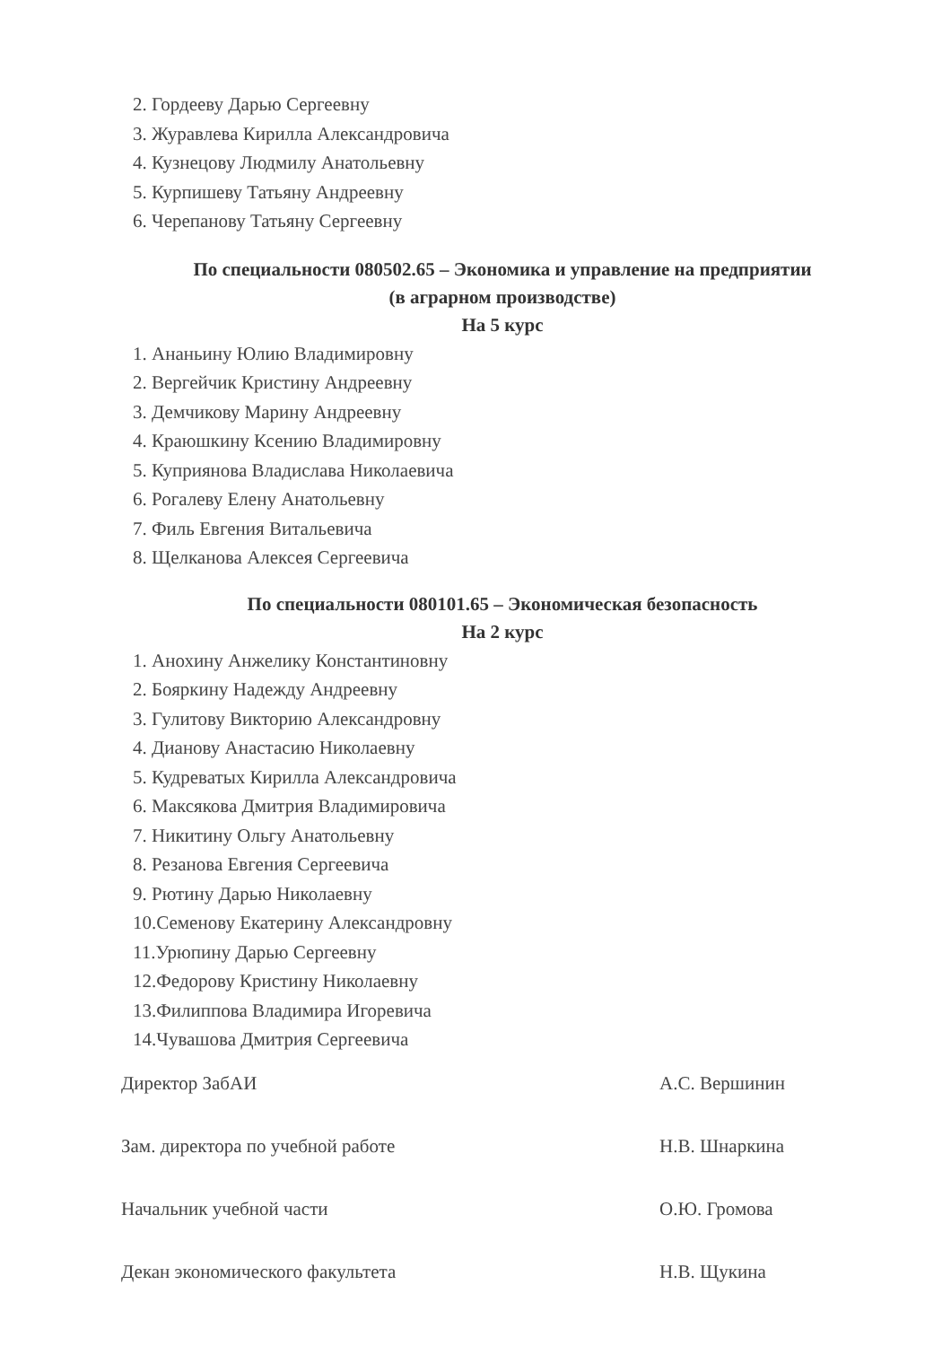2. Гордееву Дарью Сергеевну
3. Журавлева Кирилла Александровича
4. Кузнецову Людмилу Анатольевну
5. Курпишеву Татьяну Андреевну
6. Черепанову Татьяну Сергеевну
По специальности 080502.65 – Экономика и управление на предприятии
(в аграрном производстве)
На 5 курс
1. Ананьину Юлию Владимировну
2. Вергейчик Кристину Андреевну
3. Демчикову Марину Андреевну
4. Краюшкину Ксению Владимировну
5. Куприянова Владислава Николаевича
6. Рогалеву Елену Анатольевну
7. Филь Евгения Витальевича
8. Щелканова Алексея Сергеевича
По специальности 080101.65 – Экономическая безопасность
На 2 курс
1. Анохину Анжелику Константиновну
2. Бояркину Надежду Андреевну
3. Гулитову Викторию Александровну
4. Дианову Анастасию Николаевну
5. Кудреватых Кирилла Александровича
6. Максякова Дмитрия Владимировича
7. Никитину Ольгу Анатольевну
8. Резанова Евгения Сергеевича
9. Рютину Дарью Николаевну
10.Семенову Екатерину Александровну
11.Урюпину Дарью Сергеевну
12.Федорову Кристину Николаевну
13.Филиппова Владимира Игоревича
14.Чувашова Дмитрия Сергеевича
Директор ЗабАИ А.С. Вершинин
Зам. директора по учебной работе Н.В. Шнаркина
Начальник учебной части О.Ю. Громова
Декан экономического факультета Н.В. Щукина